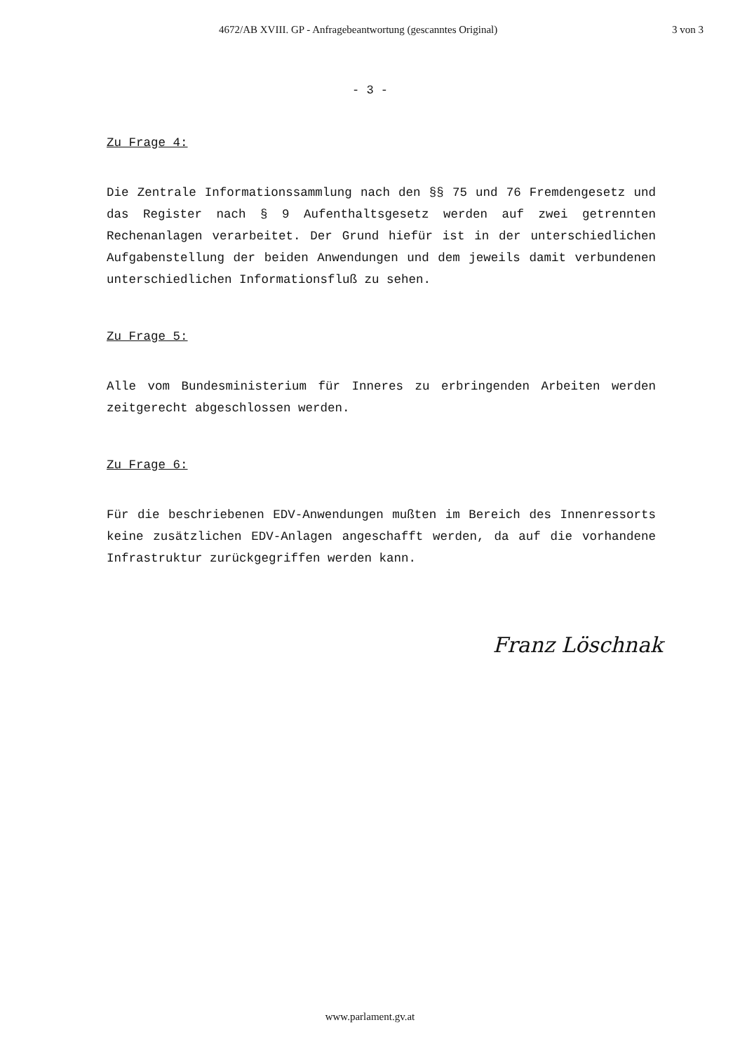4672/AB XVIII. GP - Anfragebeantwortung (gescanntes Original) 3 von 3
- 3 -
Zu Frage 4:
Die Zentrale Informationssammlung nach den §§ 75 und 76 Fremdengesetz und das Register nach § 9 Aufenthaltsgesetz werden auf zwei getrennten Rechenanlagen verarbeitet. Der Grund hiefür ist in der unterschiedlichen Aufgabenstellung der beiden Anwendungen und dem jeweils damit verbundenen unterschiedlichen Informationsfluß zu sehen.
Zu Frage 5:
Alle vom Bundesministerium für Inneres zu erbringenden Arbeiten werden zeitgerecht abgeschlossen werden.
Zu Frage 6:
Für die beschriebenen EDV-Anwendungen mußten im Bereich des Innenressorts keine zusätzlichen EDV-Anlagen angeschafft werden, da auf die vorhandene Infrastruktur zurückgegriffen werden kann.
Franz Löschnak
www.parlament.gv.at